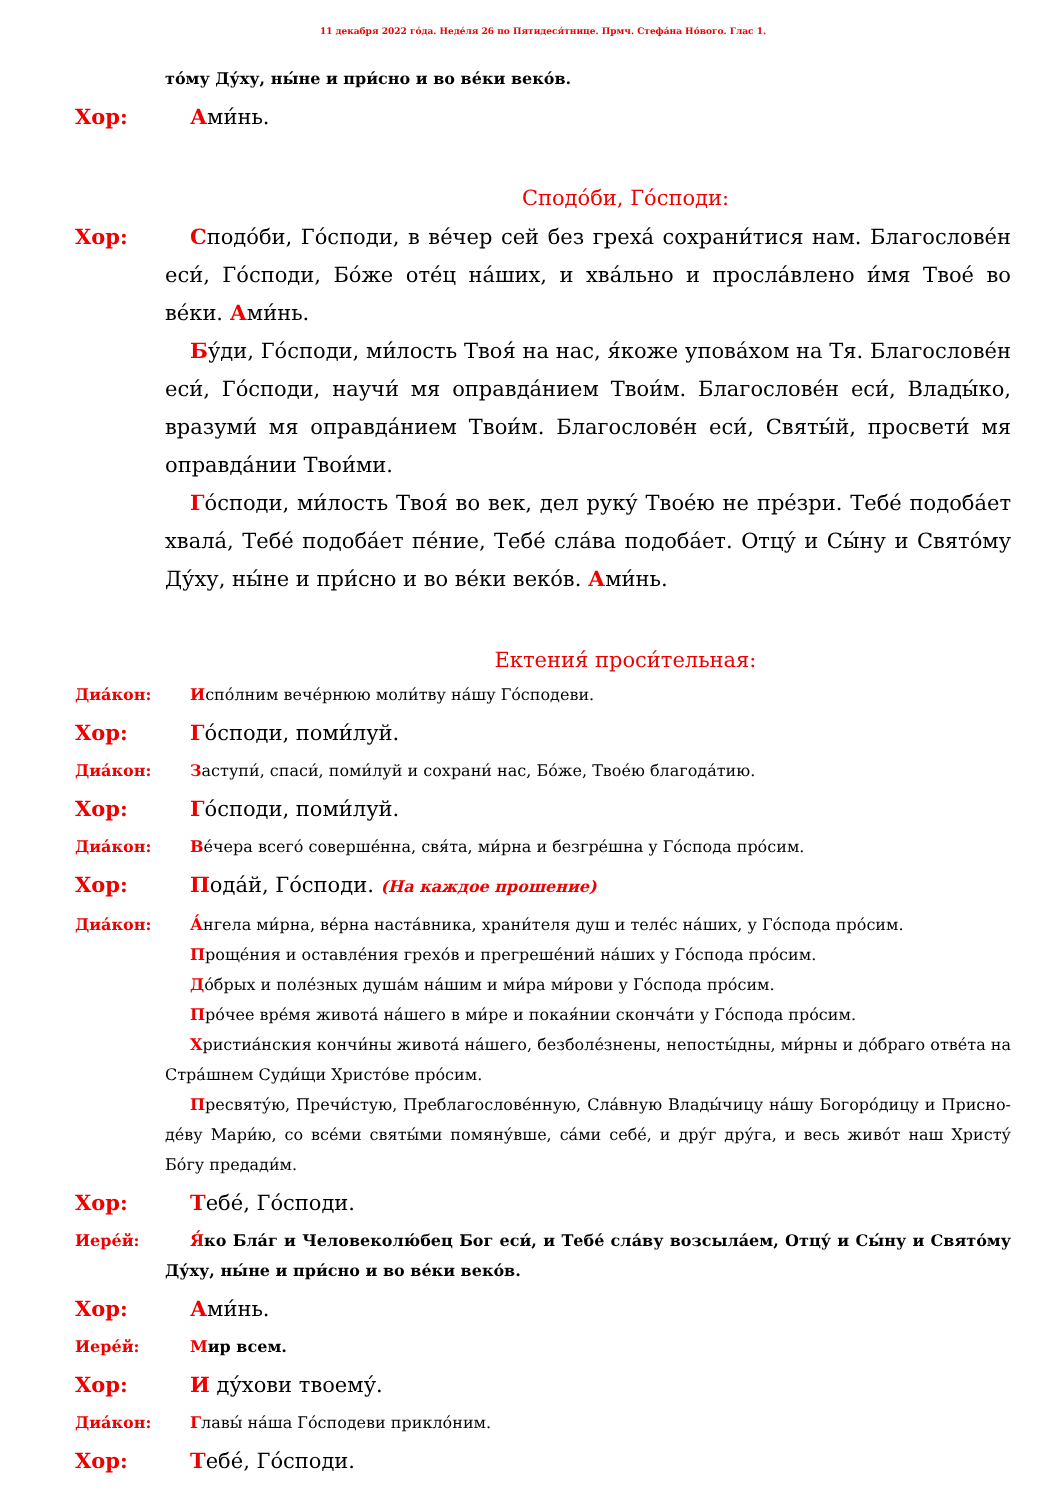11 декабря 2022 го́да. Неде́ля 26 по Пятидеся́тнице. Прмч. Стефа́на Но́вого. Глас 1.
то́му Ду́ху, ны́не и при́сно и во ве́ки веко́в.
Хор: Ами́нь.
Сподо́би, Го́споди:
Хор: Сподо́би, Го́споди, в ве́чер сей без греха́ сохрани́тися нам. Благослове́н еси́, Го́споди, Бо́же оте́ц на́ших, и хва́льно и просла́влено и́мя Твое́ во ве́ки. Ами́нь.
Бу́ди, Го́споди, ми́лость Твоя́ на нас, я́коже упова́хом на Тя. Благослове́н еси́, Го́споди, научи́ мя оправда́нием Твои́м. Благослове́н еси́, Влады́ко, вразуми́ мя оправда́нием Твои́м. Благослове́н еси́, Святы́й, просвети́ мя оправда́нии Твои́ми.
Го́споди, ми́лость Твоя́ во век, дел руку́ Твое́ю не пре́зри. Тебе́ подоба́ет хвала́, Тебе́ подоба́ет пе́ние, Тебе́ сла́ва подоба́ет. Отцу́ и Сы́ну и Свято́му Ду́ху, ны́не и при́сно и во ве́ки веко́в. Ами́нь.
Ектения́ проси́тельная:
Диа́кон: Испо́лним вече́рнюю моли́тву на́шу Го́сподеви.
Хор: Го́споди, поми́луй.
Диа́кон: Заступи́, спаси́, поми́луй и сохрани́ нас, Бо́же, Твое́ю благода́тию.
Хор: Го́споди, поми́луй.
Диа́кон: Ве́чера всего́ соверше́нна, свя́та, ми́рна и безгре́шна у Го́спода про́сим.
Хор: Пода́й, Го́споди. (На каждое прошение)
Диа́кон: А́нгела ми́рна, ве́рна наста́вника, храни́теля душ и теле́с на́ших, у Го́спода про́сим.
Проще́ния и оставле́ния грехо́в и прегреше́ний на́ших у Го́спода про́сим.
До́брых и поле́зных душа́м на́шим и ми́ра ми́рови у Го́спода про́сим.
Про́чее вре́мя живота́ на́шего в ми́ре и покая́нии сконча́ти у Го́спода про́сим.
Христиа́нския кончи́ны живота́ на́шего, безболе́знены, непосты́дны, ми́рны и до́браго отве́та на Стра́шнем Суди́щи Христо́ве про́сим.
Пресвяту́ю, Пречи́стую, Преблагослове́нную, Сла́вную Влады́чицу на́шу Богоро́дицу и Присно-де́ву Мари́ю, со все́ми святы́ми помяну́вше, са́ми себе́, и дру́г дру́га, и весь живо́т наш Христу́ Бо́гу предади́м.
Хор: Тебе́, Го́споди.
Иере́й: Я́ко Бла́г и Человеколю́бец Бог еси́, и Тебе́ сла́ву возсыла́ем, Отцу́ и Сы́ну и Свято́му Ду́ху, ны́не и при́сно и во ве́ки веко́в.
Хор: Ами́нь.
Иере́й: Мир всем.
Хор: И ду́хови твоему́.
Диа́кон: Главы́ на́ша Го́сподеви прикло́ним.
Хор: Тебе́, Го́споди.